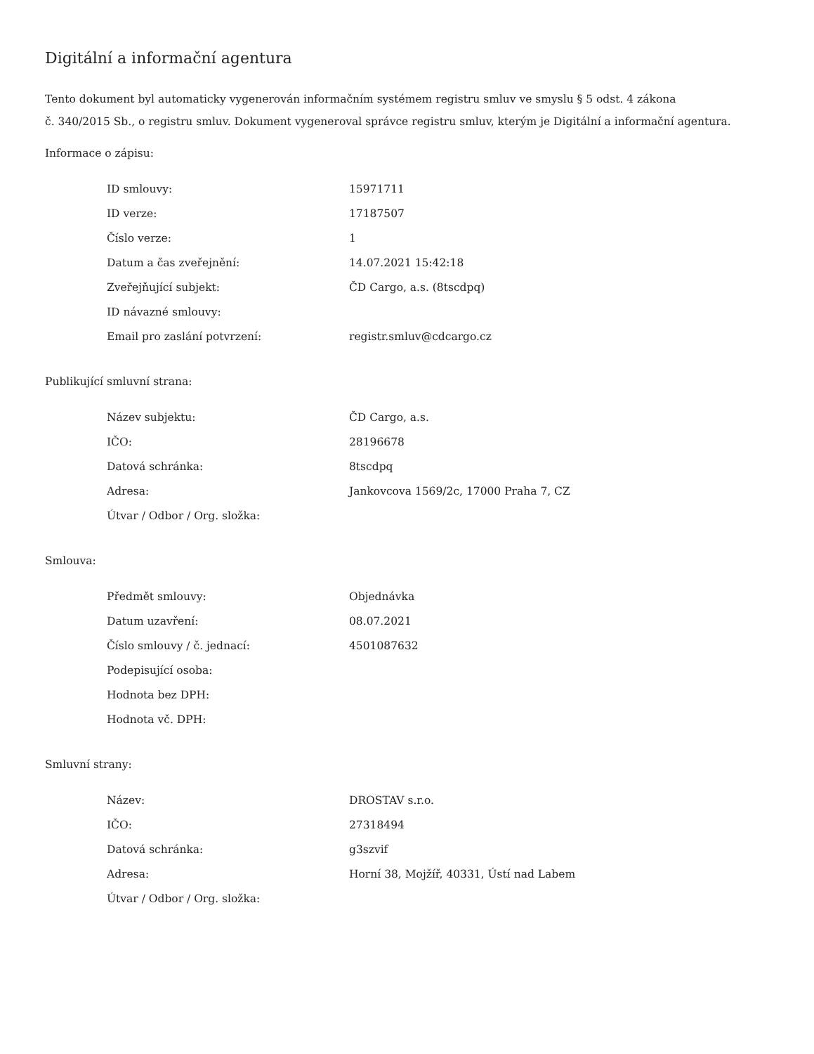Digitální a informační agentura
Tento dokument byl automaticky vygenerován informačním systémem registru smluv ve smyslu § 5 odst. 4 zákona
č. 340/2015 Sb., o registru smluv. Dokument vygeneroval správce registru smluv, kterým je Digitální a informační agentura.
Informace o zápisu:
| ID smlouvy: | 15971711 |
| ID verze: | 17187507 |
| Číslo verze: | 1 |
| Datum a čas zveřejnění: | 14.07.2021 15:42:18 |
| Zveřejňující subjekt: | ČD Cargo, a.s. (8tscdpq) |
| ID návazné smlouvy: | |
| Email pro zaslání potvrzení: | registr.smluv@cdcargo.cz |
Publikující smluvní strana:
| Název subjektu: | ČD Cargo, a.s. |
| IČO: | 28196678 |
| Datová schránka: | 8tscdpq |
| Adresa: | Jankovcova 1569/2c, 17000 Praha 7, CZ |
| Útvar / Odbor / Org. složka: | |
Smlouva:
| Předmět smlouvy: | Objednávka |
| Datum uzavření: | 08.07.2021 |
| Číslo smlouvy / č. jednací: | 4501087632 |
| Podepisující osoba: | |
| Hodnota bez DPH: | |
| Hodnota vč. DPH: | |
Smluvní strany:
| Název: | DROSTAV s.r.o. |
| IČO: | 27318494 |
| Datová schránka: | g3szvif |
| Adresa: | Horní 38, Mojžíř, 40331, Ústí nad Labem |
| Útvar / Odbor / Org. složka: | |